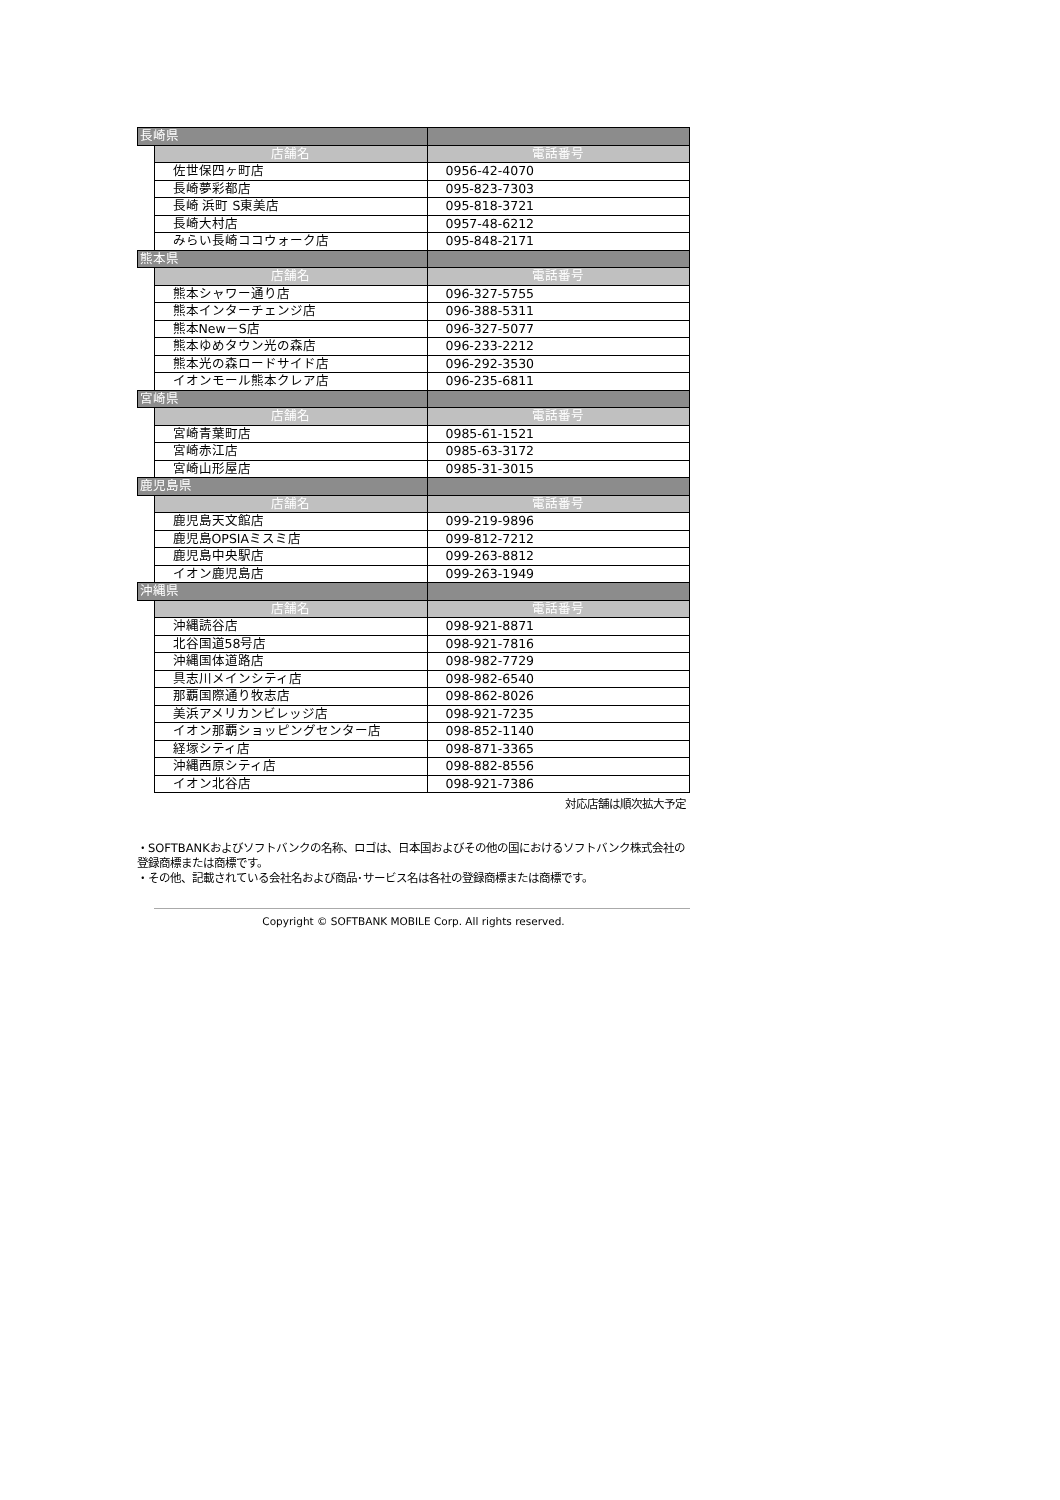| 長崎県 | | |
| | 店舗名 | 電話番号 |
| | 佐世保四ヶ町店 | 0956-42-4070 |
| | 長崎夢彩都店 | 095-823-7303 |
| | 長崎 浜町 S東美店 | 095-818-3721 |
| | 長崎大村店 | 0957-48-6212 |
| | みらい長崎ココウォーク店 | 095-848-2171 |
| 熊本県 | | |
| | 店舗名 | 電話番号 |
| | 熊本シャワー通り店 | 096-327-5755 |
| | 熊本インターチェンジ店 | 096-388-5311 |
| | 熊本New－S店 | 096-327-5077 |
| | 熊本ゆめタウン光の森店 | 096-233-2212 |
| | 熊本光の森ロードサイド店 | 096-292-3530 |
| | イオンモール熊本クレア店 | 096-235-6811 |
| 宮崎県 | | |
| | 店舗名 | 電話番号 |
| | 宮崎青葉町店 | 0985-61-1521 |
| | 宮崎赤江店 | 0985-63-3172 |
| | 宮崎山形屋店 | 0985-31-3015 |
| 鹿児島県 | | |
| | 店舗名 | 電話番号 |
| | 鹿児島天文館店 | 099-219-9896 |
| | 鹿児島OPSIAミスミ店 | 099-812-7212 |
| | 鹿児島中央駅店 | 099-263-8812 |
| | イオン鹿児島店 | 099-263-1949 |
| 沖縄県 | | |
| | 店舗名 | 電話番号 |
| | 沖縄読谷店 | 098-921-8871 |
| | 北谷国道58号店 | 098-921-7816 |
| | 沖縄国体道路店 | 098-982-7729 |
| | 具志川メインシティ店 | 098-982-6540 |
| | 那覇国際通り牧志店 | 098-862-8026 |
| | 美浜アメリカンビレッジ店 | 098-921-7235 |
| | イオン那覇ショッピングセンター店 | 098-852-1140 |
| | 経塚シティ店 | 098-871-3365 |
| | 沖縄西原シティ店 | 098-882-8556 |
| | イオン北谷店 | 098-921-7386 |
対応店舗は順次拡大予定
・SOFTBANKおよびソフトバンクの名称、ロゴは、日本国およびその他の国におけるソフトバンク株式会社の登録商標または商標です。
・その他、記載されている会社名および商品･サービス名は各社の登録商標または商標です。
Copyright © SOFTBANK MOBILE Corp. All rights reserved.